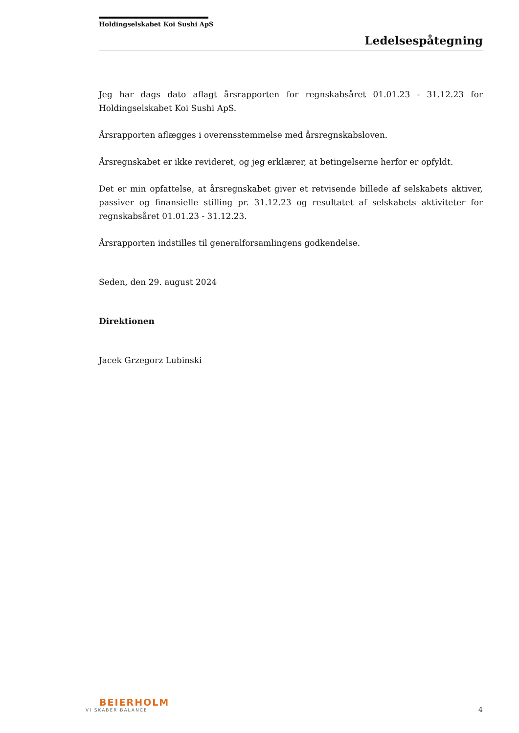Holdingselskabet Koi Sushi ApS
Ledelsespåtegning
Jeg har dags dato aflagt årsrapporten for regnskabsåret 01.01.23 - 31.12.23 for Holdingselskabet Koi Sushi ApS.
Årsrapporten aflægges i overensstemmelse med årsregnskabsloven.
Årsregnskabet er ikke revideret, og jeg erklærer, at betingelserne herfor er opfyldt.
Det er min opfattelse, at årsregnskabet giver et retvisende billede af selskabets aktiver, passiver og finansielle stilling pr. 31.12.23 og resultatet af selskabets aktiviteter for regnskabsåret 01.01.23 - 31.12.23.
Årsrapporten indstilles til generalforsamlingens godkendelse.
Seden, den 29. august 2024
Direktionen
Jacek Grzegorz Lubinski
BEIERHOLM
VI SKABER BALANCE
4